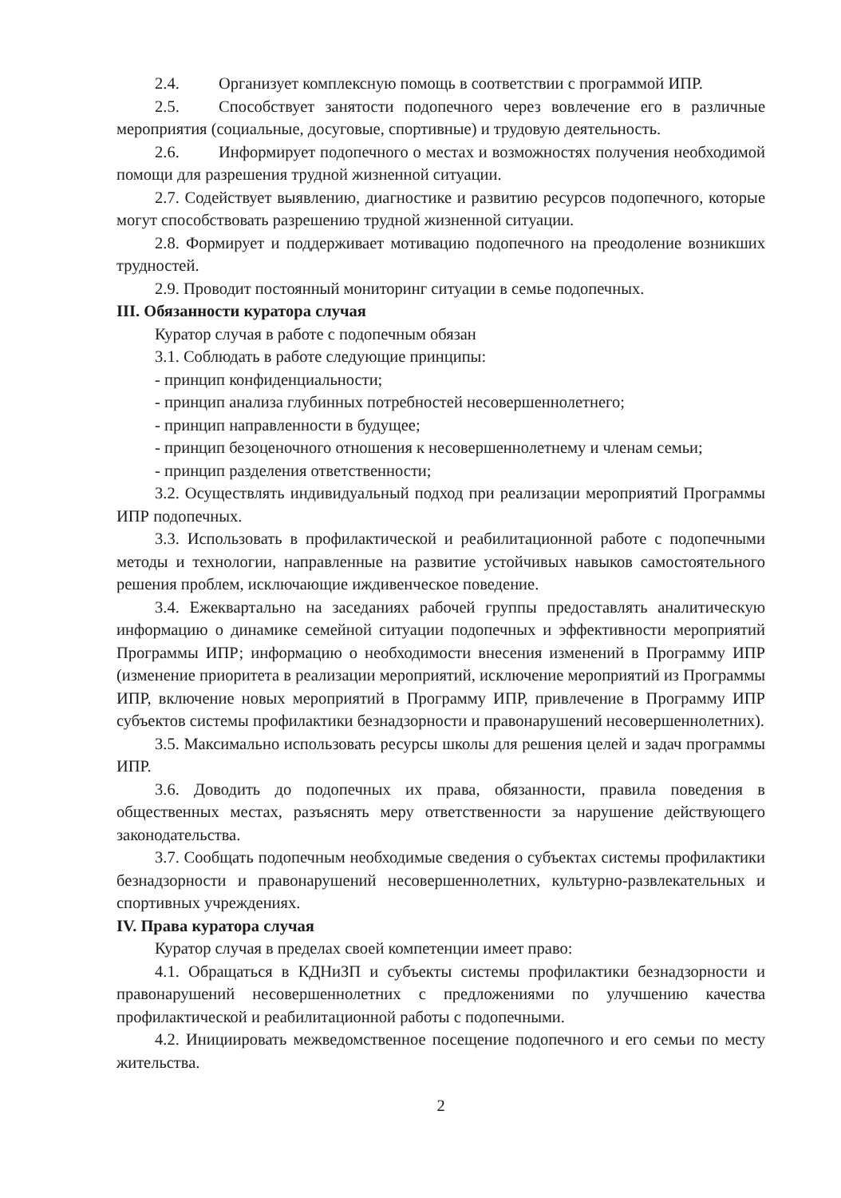2.4. Организует комплексную помощь в соответствии с программой ИПР.
2.5. Способствует занятости подопечного через вовлечение его в различные мероприятия (социальные, досуговые, спортивные) и трудовую деятельность.
2.6. Информирует подопечного о местах и возможностях получения необходимой помощи для разрешения трудной жизненной ситуации.
2.7. Содействует выявлению, диагностике и развитию ресурсов подопечного, которые могут способствовать разрешению трудной жизненной ситуации.
2.8. Формирует и поддерживает мотивацию подопечного на преодоление возникших трудностей.
2.9. Проводит постоянный мониторинг ситуации в семье подопечных.
III. Обязанности куратора случая
Куратор случая в работе с подопечным обязан
3.1. Соблюдать в работе следующие принципы:
- принцип конфиденциальности;
- принцип анализа глубинных потребностей несовершеннолетнего;
- принцип направленности в будущее;
- принцип безоценочного отношения к несовершеннолетнему и членам семьи;
- принцип разделения ответственности;
3.2. Осуществлять индивидуальный подход при реализации мероприятий Программы ИПР подопечных.
3.3. Использовать в профилактической и реабилитационной работе с подопечными методы и технологии, направленные на развитие устойчивых навыков самостоятельного решения проблем, исключающие иждивенческое поведение.
3.4. Ежеквартально на заседаниях рабочей группы предоставлять аналитическую информацию о динамике семейной ситуации подопечных и эффективности мероприятий Программы ИПР; информацию о необходимости внесения изменений в Программу ИПР (изменение приоритета в реализации мероприятий, исключение мероприятий из Программы ИПР, включение новых мероприятий в Программу ИПР, привлечение в Программу ИПР субъектов системы профилактики безнадзорности и правонарушений несовершеннолетних).
3.5. Максимально использовать ресурсы школы для решения целей и задач программы ИПР.
3.6. Доводить до подопечных их права, обязанности, правила поведения в общественных местах, разъяснять меру ответственности за нарушение действующего законодательства.
3.7. Сообщать подопечным необходимые сведения о субъектах системы профилактики безнадзорности и правонарушений несовершеннолетних, культурно-развлекательных и спортивных учреждениях.
IV. Права куратора случая
Куратор случая в пределах своей компетенции имеет право:
4.1. Обращаться в КДНиЗП и субъекты системы профилактики безнадзорности и правонарушений несовершеннолетних с предложениями по улучшению качества профилактической и реабилитационной работы с подопечными.
4.2. Инициировать межведомственное посещение подопечного и его семьи по месту жительства.
2